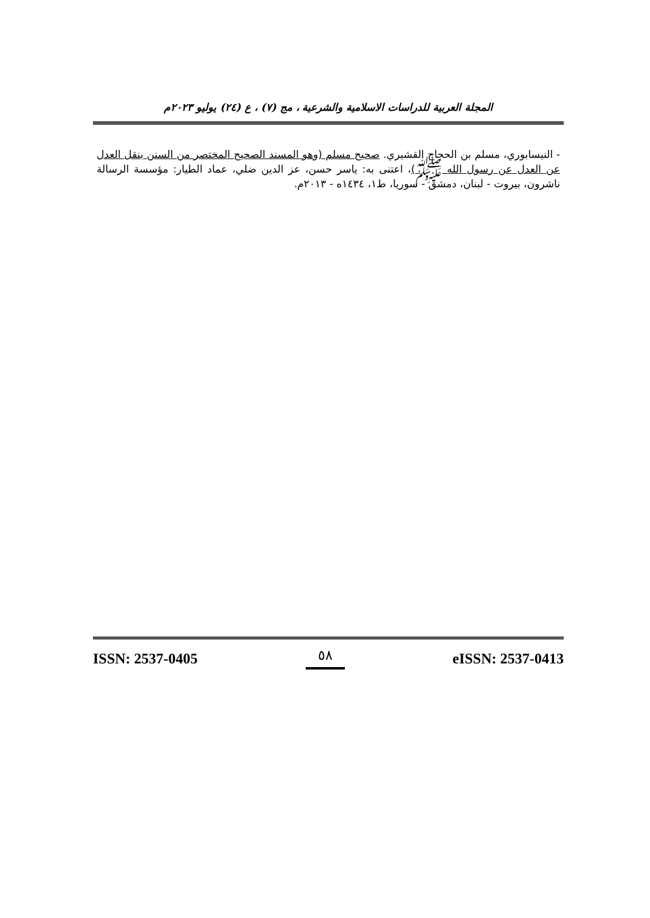المجلة العربية للدراسات الاسلامية والشرعية ، مج (٧) ، ع (٢٤) يوليو ٢٠٢٣م
- النيسابوري، مسلم بن الحجاج القشيري. صحيح مسلم (وهو المسند الصحيح المختصر من السنن بنقل العدل عن العدل عن رسول الله ﷺ)، اعتنى به: ياسر حسن، عز الدين ضلي، عماد الطيار: مؤسسة الرسالة ناشرون، بيروت - لبنان، دمشق - سوريا، ط١، ١٤٣٤ه - ٢٠١٣م.
ISSN: 2537-0405 ٥٨ eISSN: 2537-0413